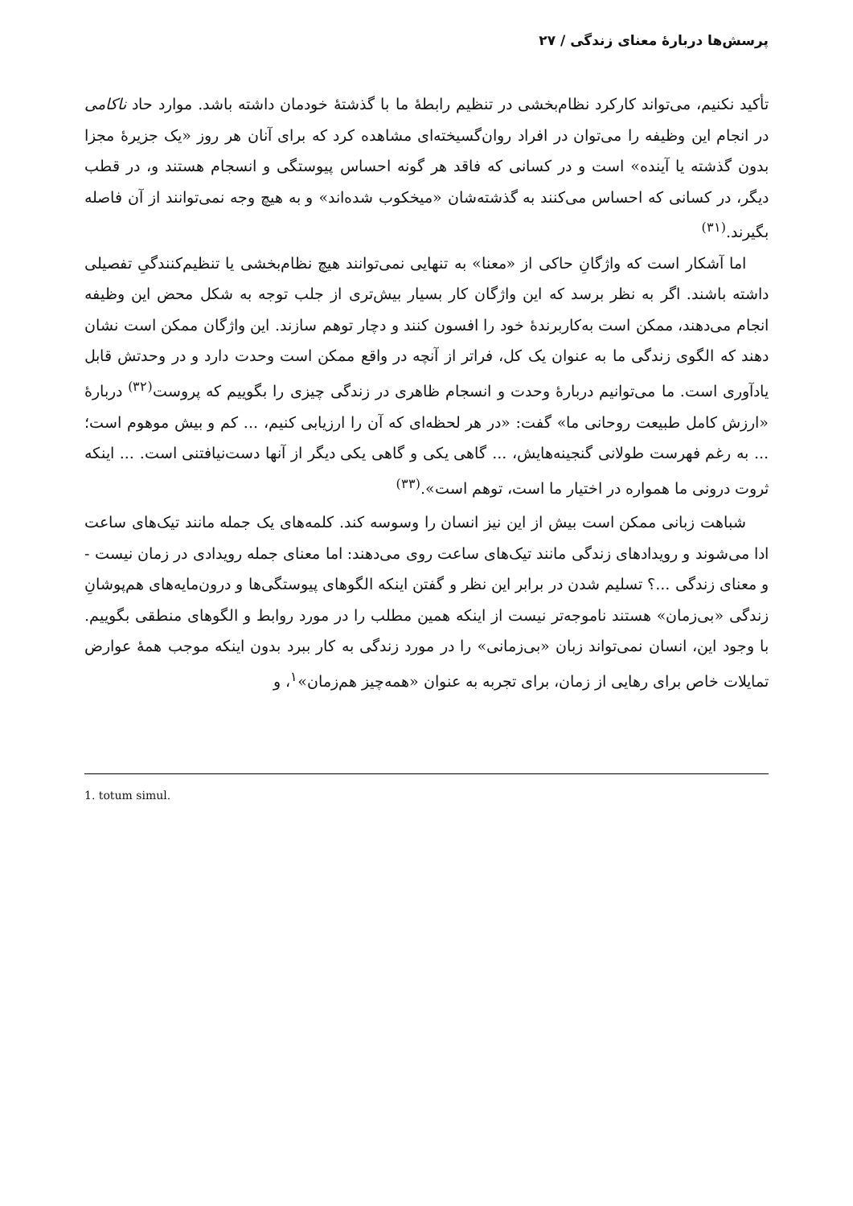پرسش‌ها دربارهٔ معنای زندگی / ۲۷
تأکید نکنیم، می‌تواند کارکرد نظام‌بخشی در تنظیم رابطهٔ ما با گذشتهٔ خودمان داشته باشد. موارد حاد ناکامی در انجام این وظیفه را می‌توان در افراد روان‌گسیخته‌ای مشاهده کرد که برای آنان هر روز «یک جزیرهٔ مجزا بدون گذشته یا آینده» است و در کسانی که فاقد هر گونه احساس پیوستگی و انسجام هستند و، در قطب دیگر، در کسانی که احساس می‌کنند به گذشته‌شان «میخکوب شده‌اند» و به هیچ وجه نمی‌توانند از آن فاصله بگیرند.<sup>(۳۱)</sup>
اما آشکار است که واژگانِ حاکی از «معنا» به تنهایی نمی‌توانند هیچ نظام‌بخشی یا تنظیم‌کنندگیِ تفصیلی داشته باشند. اگر به نظر برسد که این واژگان کار بسیار بیش‌تری از جلب توجه به شکل محض این وظیفه انجام می‌دهند، ممکن است به‌کاربرندهٔ خود را افسون کنند و دچار توهم سازند. این واژگان ممکن است نشان دهند که الگوی زندگی ما به عنوان یک کل، فراتر از آنچه در واقع ممکن است وحدت دارد و در وحدتش قابل یادآوری است. ما می‌توانیم دربارهٔ وحدت و انسجام ظاهری در زندگی چیزی را بگوییم که پروست<sup>(۳۲)</sup> دربارهٔ «ارزش کامل طبیعت روحانی ما» گفت: «در هر لحظه‌ای که آن را ارزیابی کنیم، ... کم و بیش موهوم است؛ ... به رغم فهرست طولانی گنجینه‌هایش، ... گاهی یکی و گاهی یکی دیگر از آنها دست‌نیافتنی است. ... اینکه ثروت درونی ما همواره در اختیار ما است، توهم است».<sup>(۳۳)</sup>
شباهت زبانی ممکن است بیش از این نیز انسان را وسوسه کند. کلمه‌های یک جمله مانند تیک‌های ساعت ادا می‌شوند و رویدادهای زندگی مانند تیک‌های ساعت روی می‌دهند: اما معنای جمله رویدادی در زمان نیست - و معنای زندگی ...؟ تسلیم شدن در برابر این نظر و گفتن اینکه الگوهای پیوستگی‌ها و درون‌مایه‌های هم‌پوشانِ زندگی «بی‌زمان» هستند ناموجه‌تر نیست از اینکه همین مطلب را در مورد روابط و الگوهای منطقی بگوییم. با وجود این، انسان نمی‌تواند زبان «بی‌زمانی» را در مورد زندگی به کار ببرد بدون اینکه موجب همهٔ عوارض تمایلات خاص برای رهایی از زمان، برای تجربه به عنوان «همه‌چیز هم‌زمان»<sup>۱</sup>، و
1. totum simul.